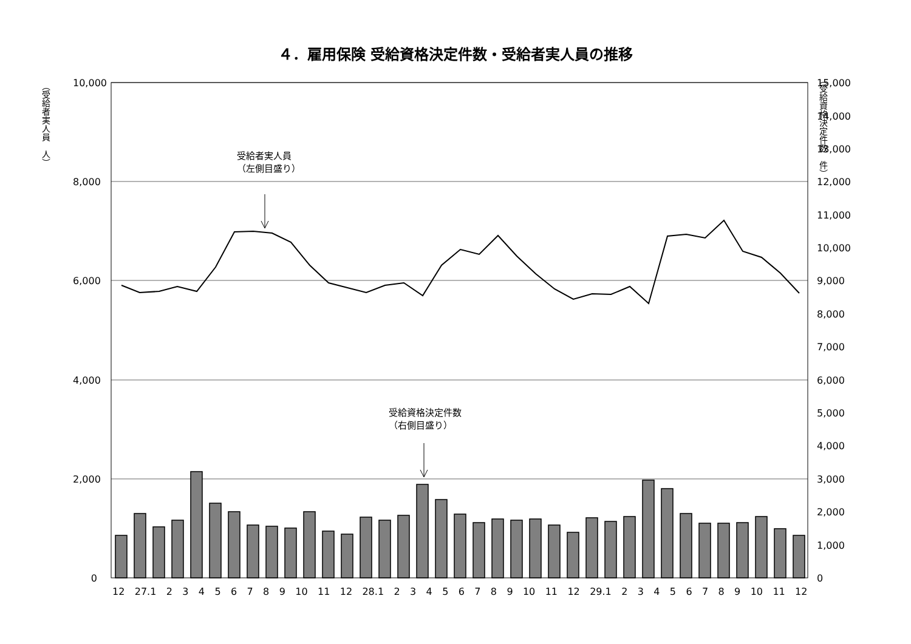４．雇用保険 受給資格決定件数・受給者実人員の推移
（受給者実人員　人）
（受給資格決定件数　件）
10,000
8,000
6,000
4,000
2,000
0
15,000
14,000
13,000
12,000
11,000
10,000
9,000
8,000
7,000
6,000
5,000
4,000
3,000
2,000
1,000
0
受給者実人員
（左側目盛り）
受給資格決定件数
（右側目盛り）
12 27.1 23456789 10 11 12 28.1 23456789 10 11 12 29.1 23456789 10 11 12